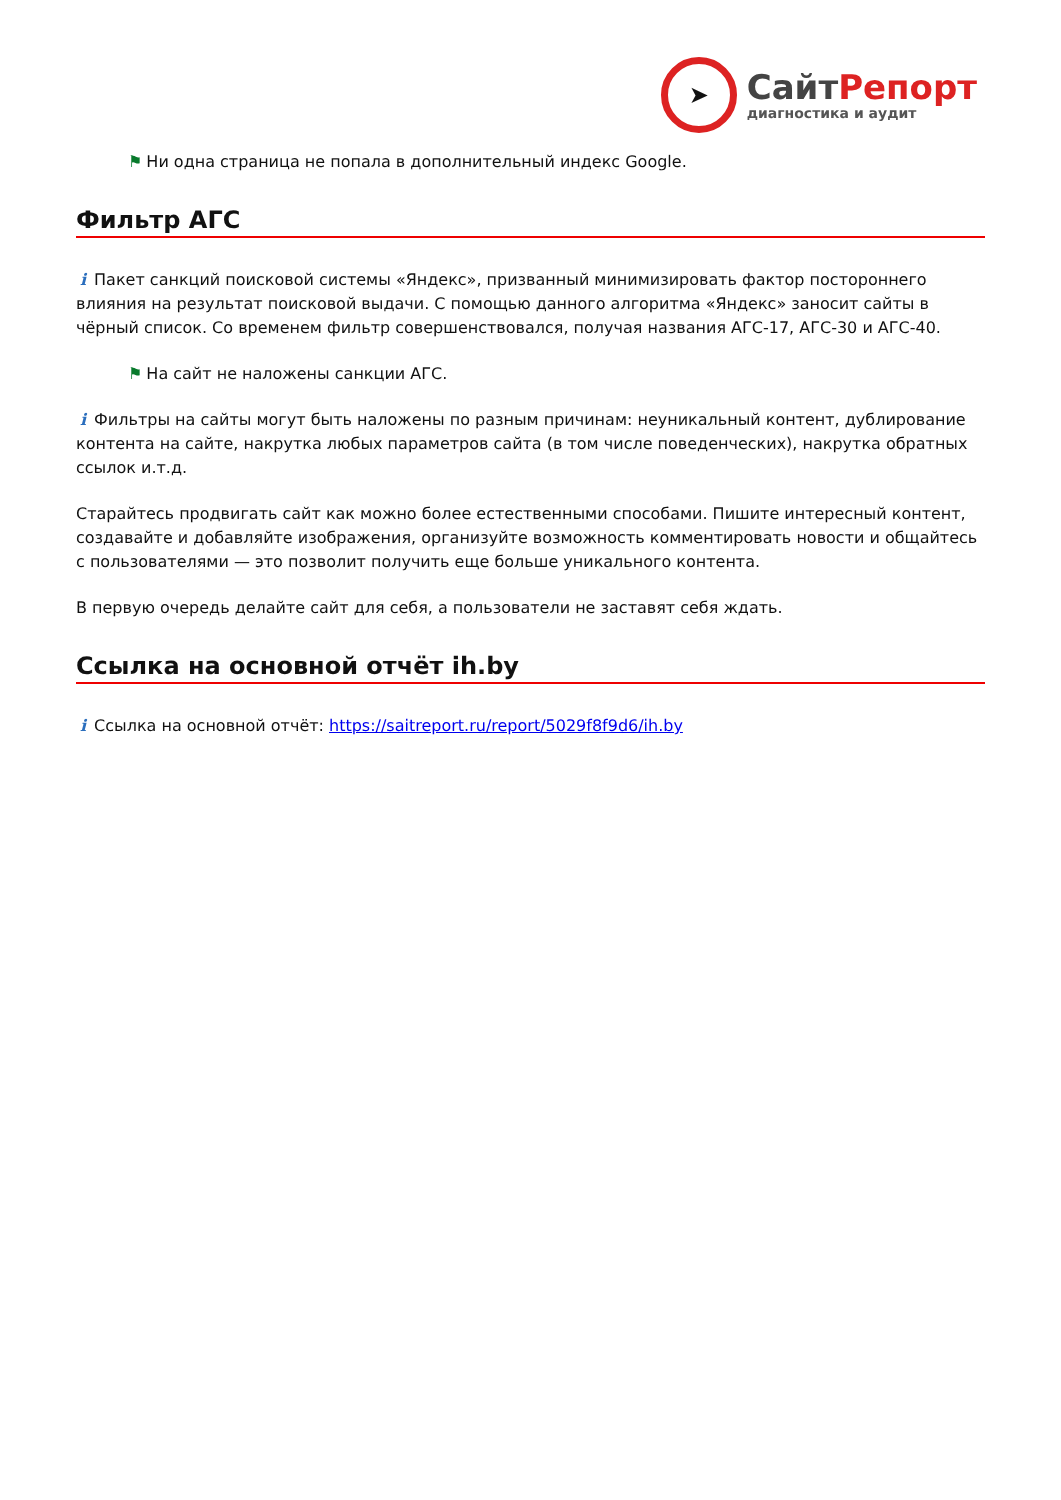➤
СайтРепорт
диагностика и аудит
⚑ Ни одна страница не попала в дополнительный индекс Google.
Фильтр АГС
i Пакет санкций поисковой системы «Яндекс», призванный минимизировать фактор постороннего влияния на результат поисковой выдачи. С помощью данного алгоритма «Яндекс» заносит сайты в чёрный список. Со временем фильтр совершенствовался, получая названия АГС-17, АГС-30 и АГС-40.
⚑ На сайт не наложены санкции АГС.
i Фильтры на сайты могут быть наложены по разным причинам: неуникальный контент, дублирование контента на сайте, накрутка любых параметров сайта (в том числе поведенческих), накрутка обратных ссылок и.т.д.
Старайтесь продвигать сайт как можно более естественными способами. Пишите интересный контент, создавайте и добавляйте изображения, организуйте возможность комментировать новости и общайтесь с пользователями — это позволит получить еще больше уникального контента.
В первую очередь делайте сайт для себя, а пользователи не заставят себя ждать.
Ссылка на основной отчёт ih.by
i Ссылка на основной отчёт: https://saitreport.ru/report/5029f8f9d6/ih.by